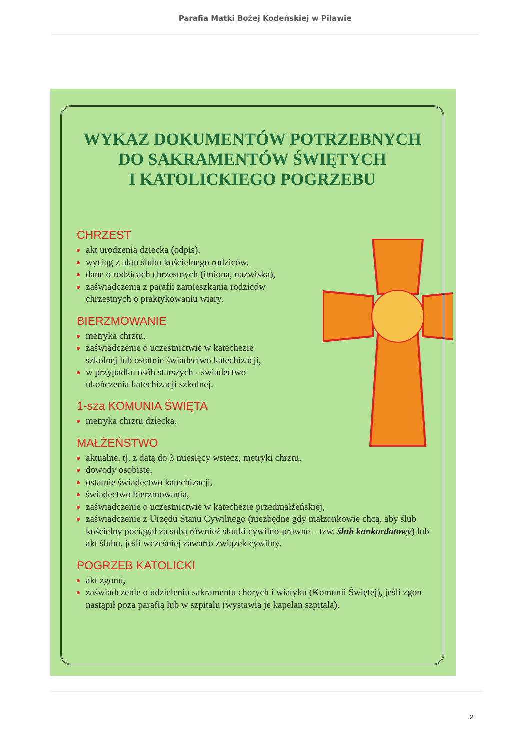Parafia Matki Bożej Kodeńskiej w Pilawie
WYKAZ DOKUMENTÓW POTRZEBNYCH
DO SAKRAMENTÓW ŚWIĘTYCH
I KATOLICKIEGO POGRZEBU
CHRZEST
akt urodzenia dziecka (odpis),
wyciąg z aktu ślubu kościelnego rodziców,
dane o rodzicach chrzestnych (imiona, nazwiska),
zaświadczenia z parafii zamieszkania rodziców chrzestnych o praktykowaniu wiary.
BIERZMOWANIE
metryka chrztu,
zaświadczenie o uczestnictwie w katechezie szkolnej lub ostatnie świadectwo katechizacji,
w przypadku osób starszych - świadectwo ukończenia katechizacji szkolnej.
1-sza KOMUNIA ŚWIĘTA
metryka chrztu dziecka.
MAŁŻEŃSTWO
aktualne, tj. z datą do 3 miesięcy wstecz, metryki chrztu,
dowody osobiste,
ostatnie świadectwo katechizacji,
świadectwo bierzmowania,
zaświadczenie o uczestnictwie w katechezie przedmałżeńskiej,
zaświadczenie z Urzędu Stanu Cywilnego (niezbędne gdy małżonkowie chcą, aby ślub kościelny pociągał za sobą również skutki cywilno-prawne – tzw. ślub konkordatowy) lub akt ślubu, jeśli wcześniej zawarto związek cywilny.
POGRZEB KATOLICKI
akt zgonu,
zaświadczenie o udzieleniu sakramentu chorych i wiatyku (Komunii Świętej), jeśli zgon nastąpił poza parafią lub w szpitalu (wystawia je kapelan szpitala).
2